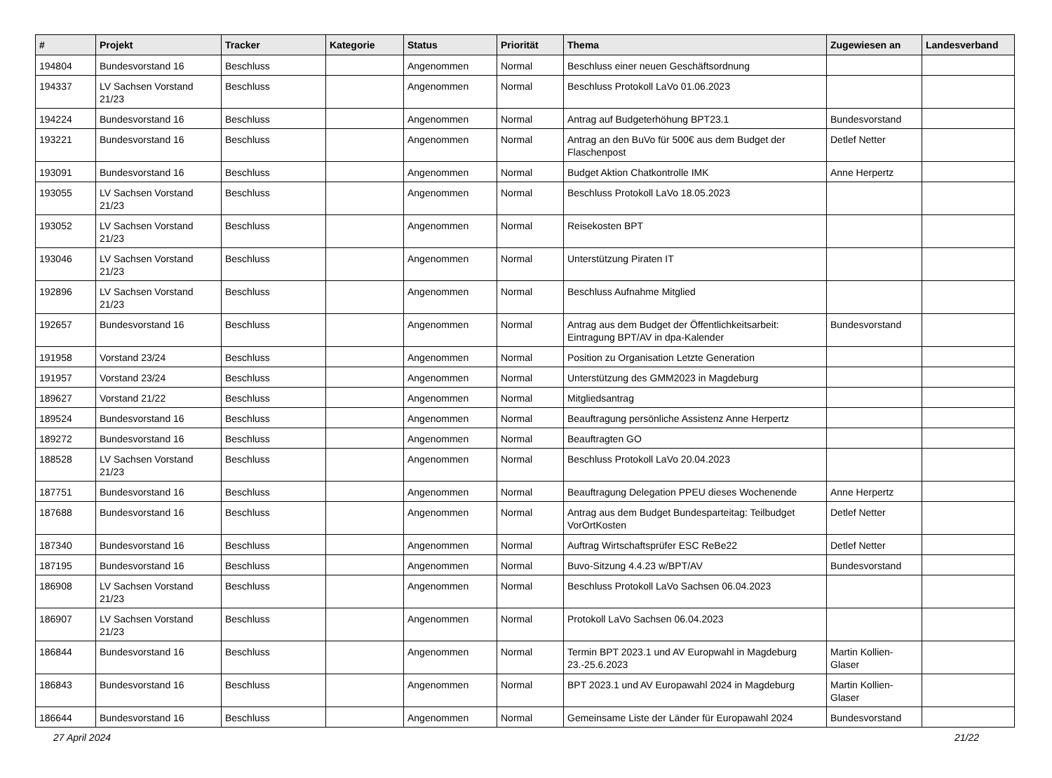| # | Projekt | Tracker | Kategorie | Status | Priorität | Thema | Zugewiesen an | Landesverband |
| --- | --- | --- | --- | --- | --- | --- | --- | --- |
| 194804 | Bundesvorstand 16 | Beschluss | | Angenommen | Normal | Beschluss einer neuen Geschäftsordnung | | |
| 194337 | LV Sachsen Vorstand 21/23 | Beschluss | | Angenommen | Normal | Beschluss Protokoll LaVo 01.06.2023 | | |
| 194224 | Bundesvorstand 16 | Beschluss | | Angenommen | Normal | Antrag auf Budgeterhöhung BPT23.1 | Bundesvorstand | |
| 193221 | Bundesvorstand 16 | Beschluss | | Angenommen | Normal | Antrag an den BuVo für 500€ aus dem Budget der Flaschenpost | Detlef Netter | |
| 193091 | Bundesvorstand 16 | Beschluss | | Angenommen | Normal | Budget Aktion Chatkontrolle IMK | Anne Herpertz | |
| 193055 | LV Sachsen Vorstand 21/23 | Beschluss | | Angenommen | Normal | Beschluss Protokoll LaVo 18.05.2023 | | |
| 193052 | LV Sachsen Vorstand 21/23 | Beschluss | | Angenommen | Normal | Reisekosten BPT | | |
| 193046 | LV Sachsen Vorstand 21/23 | Beschluss | | Angenommen | Normal | Unterstützung Piraten IT | | |
| 192896 | LV Sachsen Vorstand 21/23 | Beschluss | | Angenommen | Normal | Beschluss Aufnahme Mitglied | | |
| 192657 | Bundesvorstand 16 | Beschluss | | Angenommen | Normal | Antrag aus dem Budget der Öffentlichkeitsarbeit: Eintragung BPT/AV in dpa-Kalender | Bundesvorstand | |
| 191958 | Vorstand 23/24 | Beschluss | | Angenommen | Normal | Position zu Organisation Letzte Generation | | |
| 191957 | Vorstand 23/24 | Beschluss | | Angenommen | Normal | Unterstützung des GMM2023 in Magdeburg | | |
| 189627 | Vorstand 21/22 | Beschluss | | Angenommen | Normal | Mitgliedsantrag | | |
| 189524 | Bundesvorstand 16 | Beschluss | | Angenommen | Normal | Beauftragung persönliche Assistenz Anne Herpertz | | |
| 189272 | Bundesvorstand 16 | Beschluss | | Angenommen | Normal | Beauftragten GO | | |
| 188528 | LV Sachsen Vorstand 21/23 | Beschluss | | Angenommen | Normal | Beschluss Protokoll LaVo 20.04.2023 | | |
| 187751 | Bundesvorstand 16 | Beschluss | | Angenommen | Normal | Beauftragung Delegation PPEU dieses Wochenende | Anne Herpertz | |
| 187688 | Bundesvorstand 16 | Beschluss | | Angenommen | Normal | Antrag aus dem Budget Bundesparteitag: Teilbudget VorOrtKosten | Detlef Netter | |
| 187340 | Bundesvorstand 16 | Beschluss | | Angenommen | Normal | Auftrag Wirtschaftsprüfer ESC ReBe22 | Detlef Netter | |
| 187195 | Bundesvorstand 16 | Beschluss | | Angenommen | Normal | Buvo-Sitzung 4.4.23 w/BPT/AV | Bundesvorstand | |
| 186908 | LV Sachsen Vorstand 21/23 | Beschluss | | Angenommen | Normal | Beschluss Protokoll LaVo Sachsen 06.04.2023 | | |
| 186907 | LV Sachsen Vorstand 21/23 | Beschluss | | Angenommen | Normal | Protokoll LaVo Sachsen 06.04.2023 | | |
| 186844 | Bundesvorstand 16 | Beschluss | | Angenommen | Normal | Termin BPT 2023.1 und AV Europwahl in Magdeburg 23.-25.6.2023 | Martin Kollien-Glaser | |
| 186843 | Bundesvorstand 16 | Beschluss | | Angenommen | Normal | BPT 2023.1 und AV Europawahl 2024 in Magdeburg | Martin Kollien-Glaser | |
| 186644 | Bundesvorstand 16 | Beschluss | | Angenommen | Normal | Gemeinsame Liste der Länder für Europawahl 2024 | Bundesvorstand | |
27 April 2024 21/22